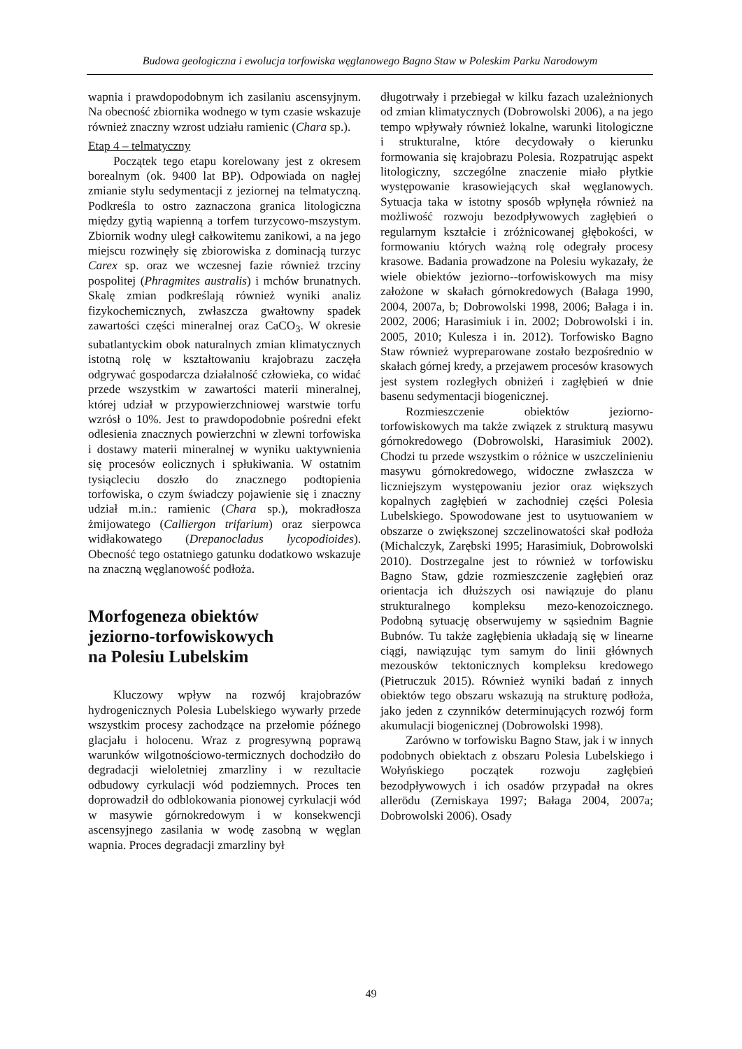Budowa geologiczna i ewolucja torfowiska węglanowego Bagno Staw w Poleskim Parku Narodowym
wapnia i prawdopodobnym ich zasilaniu ascensyjnym. Na obecność zbiornika wodnego w tym czasie wskazuje również znaczny wzrost udziału ramienic (Chara sp.).
Etap 4 – telmatyczny
Początek tego etapu korelowany jest z okresem borealnym (ok. 9400 lat BP). Odpowiada on nagłej zmianie stylu sedymentacji z jeziornej na telmatyczną. Podkreśla to ostro zaznaczona granica litologiczna między gytią wapienną a torfem turzycowo-mszystym. Zbiornik wodny uległ całkowitemu zanikowi, a na jego miejscu rozwinęły się zbiorowiska z dominacją turzyc Carex sp. oraz we wczesnej fazie również trzciny pospolitej (Phragmites australis) i mchów brunatnych. Skalę zmian podkreślają również wyniki analiz fizykochemicznych, zwłaszcza gwałtowny spadek zawartości części mineralnej oraz CaCO<sub>3</sub>. W okresie subatlantyckim obok naturalnych zmian klimatycznych istotną rolę w kształtowaniu krajobrazu zaczęła odgrywać gospodarcza działalność człowieka, co widać przede wszystkim w zawartości materii mineralnej, której udział w przypowierzchniowej warstwie torfu wzrósł o 10%. Jest to prawdopodobnie pośredni efekt odlesienia znacznych powierzchni w zlewni torfowiska i dostawy materii mineralnej w wyniku uaktywnienia się procesów eolicznych i spłukiwania. W ostatnim tysiącleciu doszło do znacznego podtopienia torfowiska, o czym świadczy pojawienie się i znaczny udział m.in.: ramienic (Chara sp.), mokradłosza żmijowatego (Calliergon trifarium) oraz sierpowca widłakowatego (Drepanocladus lycopodioides). Obecność tego ostatniego gatunku dodatkowo wskazuje na znaczną węglanowość podłoża.
Morfogeneza obiektów
jeziorno-torfowiskowych
na Polesiu Lubelskim
Kluczowy wpływ na rozwój krajobrazów hydrogenicznych Polesia Lubelskiego wywarły przede wszystkim procesy zachodzące na przełomie późnego glacjału i holocenu. Wraz z progresywną poprawą warunków wilgotnościowo-termicznych dochodziło do degradacji wieloletniej zmarzliny i w rezultacie odbudowy cyrkulacji wód podziemnych. Proces ten doprowadził do odblokowania pionowej cyrkulacji wód w masywie górnokredowym i w konsekwencji ascensyjnego zasilania w wodę zasobną w węglan wapnia. Proces degradacji zmarzliny był
długotrwały i przebiegał w kilku fazach uzależnionych od zmian klimatycznych (Dobrowolski 2006), a na jego tempo wpływały również lokalne, warunki litologiczne i strukturalne, które decydowały o kierunku formowania się krajobrazu Polesia. Rozpatrując aspekt litologiczny, szczególne znaczenie miało płytkie występowanie krasowiejących skał węglanowych. Sytuacja taka w istotny sposób wpłynęła również na możliwość rozwoju bezodpływowych zagłębień o regularnym kształcie i zróżnicowanej głębokości, w formowaniu których ważną rolę odegrały procesy krasowe. Badania prowadzone na Polesiu wykazały, że wiele obiektów jeziorno--torfowiskowych ma misy założone w skałach górnokredowych (Bałaga 1990, 2004, 2007a, b; Dobrowolski 1998, 2006; Bałaga i in. 2002, 2006; Harasimiuk i in. 2002; Dobrowolski i in. 2005, 2010; Kulesza i in. 2012). Torfowisko Bagno Staw również wypreparowane zostało bezpośrednio w skałach górnej kredy, a przejawem procesów krasowych jest system rozległych obniżeń i zagłębień w dnie basenu sedymentacji biogenicznej.
Rozmieszczenie obiektów jeziorno-torfowiskowych ma także związek z strukturą masywu górnokredowego (Dobrowolski, Harasimiuk 2002). Chodzi tu przede wszystkim o różnice w uszczelinieniu masywu górnokredowego, widoczne zwłaszcza w liczniejszym występowaniu jezior oraz większych kopalnych zagłębień w zachodniej części Polesia Lubelskiego. Spowodowane jest to usytuowaniem w obszarze o zwiększonej szczelinowatości skał podłoża (Michalczyk, Zarębski 1995; Harasimiuk, Dobrowolski 2010). Dostrzegalne jest to również w torfowisku Bagno Staw, gdzie rozmieszczenie zagłębień oraz orientacja ich dłuższych osi nawiązuje do planu strukturalnego kompleksu mezo-kenozoicznego. Podobną sytuację obserwujemy w sąsiednim Bagnie Bubnów. Tu także zagłębienia układają się w linearne ciągi, nawiązując tym samym do linii głównych mezousków tektonicznych kompleksu kredowego (Pietruczuk 2015). Również wyniki badań z innych obiektów tego obszaru wskazują na strukturę podłoża, jako jeden z czynników determinujących rozwój form akumulacji biogenicznej (Dobrowolski 1998).
Zarówno w torfowisku Bagno Staw, jak i w innych podobnych obiektach z obszaru Polesia Lubelskiego i Wołyńskiego początek rozwoju zagłębień bezodpływowych i ich osadów przypadał na okres allerödu (Zerniskaya 1997; Bałaga 2004, 2007a; Dobrowolski 2006). Osady
49